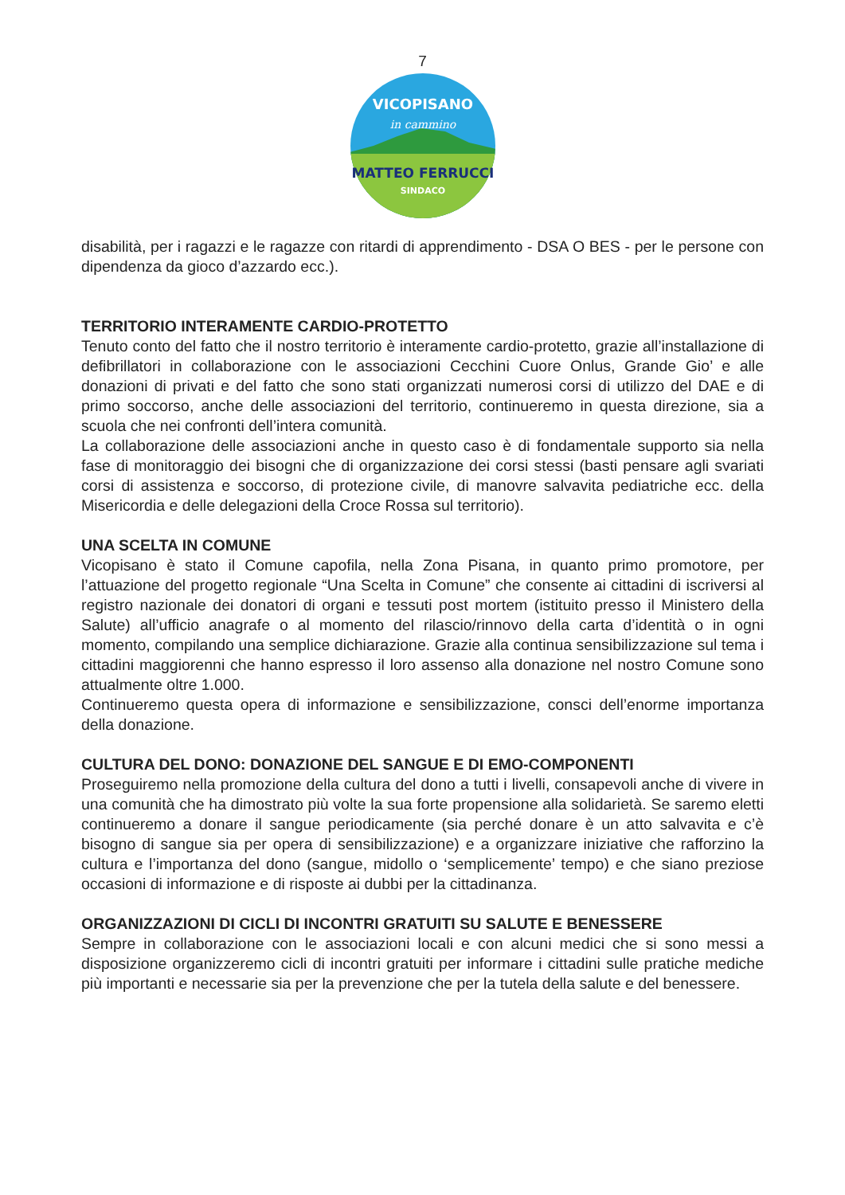7
VICOPISANO
in cammino
MATTEO FERRUCCI
SINDACO
disabilità, per i ragazzi e le ragazze con ritardi di apprendimento - DSA O BES - per le persone con dipendenza da gioco d’azzardo ecc.).
TERRITORIO INTERAMENTE CARDIO-PROTETTO
Tenuto conto del fatto che il nostro territorio è interamente cardio-protetto, grazie all’installazione di defibrillatori in collaborazione con le associazioni Cecchini Cuore Onlus, Grande Gio’ e alle donazioni di privati e del fatto che sono stati organizzati numerosi corsi di utilizzo del DAE e di primo soccorso, anche delle associazioni del territorio, continueremo in questa direzione, sia a scuola che nei confronti dell’intera comunità.
La collaborazione delle associazioni anche in questo caso è di fondamentale supporto sia nella fase di monitoraggio dei bisogni che di organizzazione dei corsi stessi (basti pensare agli svariati corsi di assistenza e soccorso, di protezione civile, di manovre salvavita pediatriche ecc. della Misericordia e delle delegazioni della Croce Rossa sul territorio).
UNA SCELTA IN COMUNE
Vicopisano è stato il Comune capofila, nella Zona Pisana, in quanto primo promotore, per l’attuazione del progetto regionale “Una Scelta in Comune” che consente ai cittadini di iscriversi al registro nazionale dei donatori di organi e tessuti post mortem (istituito presso il Ministero della Salute) all’ufficio anagrafe o al momento del rilascio/rinnovo della carta d’identità o in ogni momento, compilando una semplice dichiarazione. Grazie alla continua sensibilizzazione sul tema i cittadini maggiorenni che hanno espresso il loro assenso alla donazione nel nostro Comune sono attualmente oltre 1.000.
Continueremo questa opera di informazione e sensibilizzazione, consci dell’enorme importanza della donazione.
CULTURA DEL DONO: DONAZIONE DEL SANGUE E DI EMO-COMPONENTI
Proseguiremo nella promozione della cultura del dono a tutti i livelli, consapevoli anche di vivere in una comunità che ha dimostrato più volte la sua forte propensione alla solidarietà. Se saremo eletti continueremo a donare il sangue periodicamente (sia perché donare è un atto salvavita e c’è bisogno di sangue sia per opera di sensibilizzazione) e a organizzare iniziative che rafforzino la cultura e l’importanza del dono (sangue, midollo o ‘semplicemente’ tempo) e che siano preziose occasioni di informazione e di risposte ai dubbi per la cittadinanza.
ORGANIZZAZIONI DI CICLI DI INCONTRI GRATUITI SU SALUTE E BENESSERE
Sempre in collaborazione con le associazioni locali e con alcuni medici che si sono messi a disposizione organizzeremo cicli di incontri gratuiti per informare i cittadini sulle pratiche mediche più importanti e necessarie sia per la prevenzione che per la tutela della salute e del benessere.